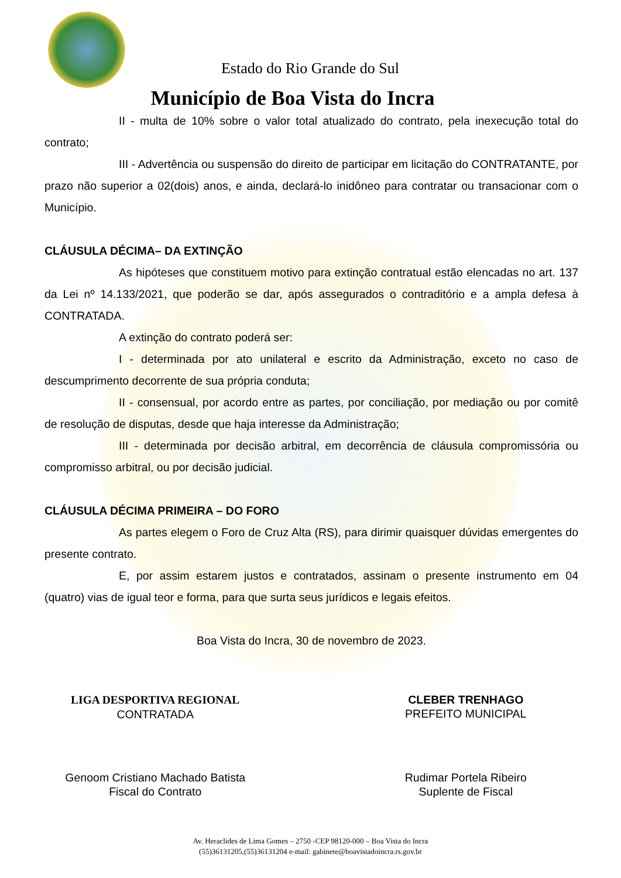Estado do Rio Grande do Sul
Município de Boa Vista do Incra
II - multa de 10% sobre o valor total atualizado do contrato, pela inexecução total do contrato;
III - Advertência ou suspensão do direito de participar em licitação do CONTRATANTE, por prazo não superior a 02(dois) anos, e ainda, declará-lo inidôneo para contratar ou transacionar com o Município.
CLÁUSULA DÉCIMA– DA EXTINÇÃO
As hipóteses que constituem motivo para extinção contratual estão elencadas no art. 137 da Lei nº 14.133/2021, que poderão se dar, após assegurados o contraditório e a ampla defesa à CONTRATADA.
A extinção do contrato poderá ser:
I - determinada por ato unilateral e escrito da Administração, exceto no caso de descumprimento decorrente de sua própria conduta;
II - consensual, por acordo entre as partes, por conciliação, por mediação ou por comitê de resolução de disputas, desde que haja interesse da Administração;
III - determinada por decisão arbitral, em decorrência de cláusula compromissória ou compromisso arbitral, ou por decisão judicial.
CLÁUSULA DÉCIMA PRIMEIRA – DO FORO
As partes elegem o Foro de Cruz Alta (RS), para dirimir quaisquer dúvidas emergentes do presente contrato.
E, por assim estarem justos e contratados, assinam o presente instrumento em 04 (quatro) vias de igual teor e forma, para que surta seus jurídicos e legais efeitos.
Boa Vista do Incra, 30 de novembro de 2023.
LIGA DESPORTIVA REGIONAL
CONTRATADA
CLEBER TRENHAGO
PREFEITO MUNICIPAL
Genoom Cristiano Machado Batista
Fiscal do Contrato
Rudimar Portela Ribeiro
Suplente de Fiscal
Av. Heraclides de Lima Gomes – 2750 -CEP 98120-000 – Boa Vista do Incra
(55)36131205,(55)36131204 e-mail: gabinete@boavistadoincra.rs.gov.br